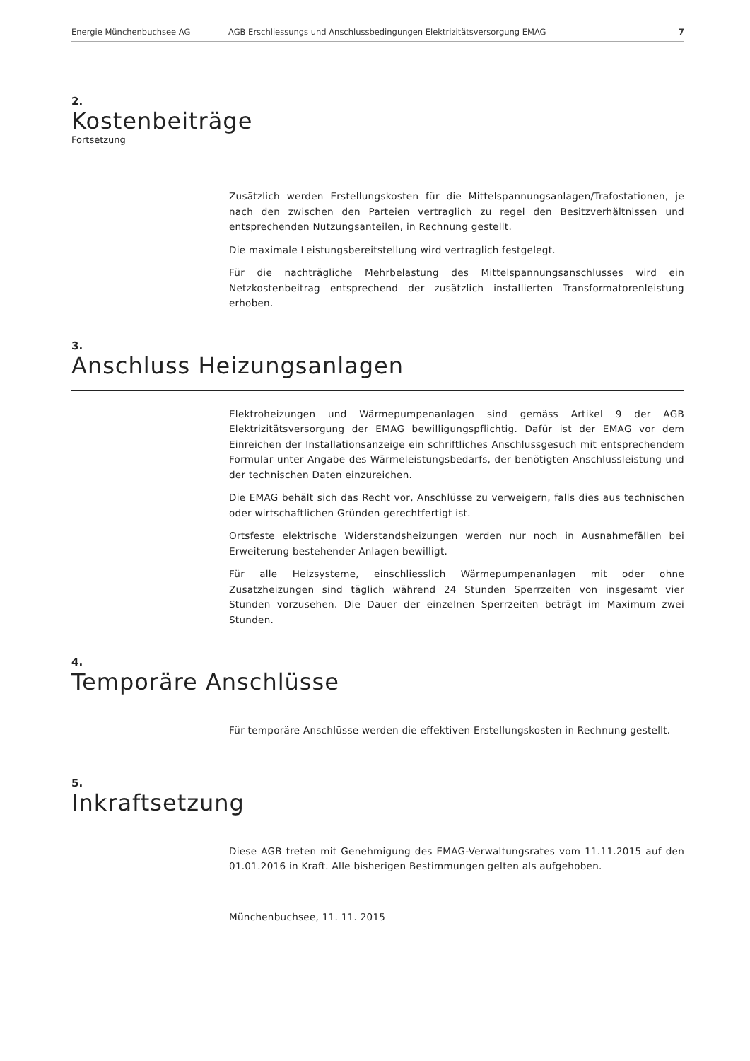Energie Münchenbuchsee AG AGB Erschliessungs und Anschlussbedingungen Elektrizitätsversorgung EMAG 7
2.
Kostenbeiträge
Fortsetzung
Zusätzlich werden Erstellungskosten für die Mittelspannungsanlagen/Trafostationen, je nach den zwischen den Parteien vertraglich zu regel den Besitzverhältnissen und entsprechenden Nutzungsanteilen, in Rechnung gestellt.
Die maximale Leistungsbereitstellung wird vertraglich festgelegt.
Für die nachträgliche Mehrbelastung des Mittelspannungsanschlusses wird ein Netzkostenbeitrag entsprechend der zusätzlich installierten Transformatorenleistung erhoben.
3.
Anschluss Heizungsanlagen
Elektroheizungen und Wärmepumpenanlagen sind gemäss Artikel 9 der AGB Elektrizitätsversorgung der EMAG bewilligungspflichtig. Dafür ist der EMAG vor dem Einreichen der Installationsanzeige ein schriftliches Anschlussgesuch mit entsprechendem Formular unter Angabe des Wärmeleistungsbedarfs, der benötigten Anschlussleistung und der technischen Daten einzureichen.
Die EMAG behält sich das Recht vor, Anschlüsse zu verweigern, falls dies aus technischen oder wirtschaftlichen Gründen gerechtfertigt ist.
Ortsfeste elektrische Widerstandsheizungen werden nur noch in Ausnahmefällen bei Erweiterung bestehender Anlagen bewilligt.
Für alle Heizsysteme, einschliesslich Wärmepumpenanlagen mit oder ohne Zusatzheizungen sind täglich während 24 Stunden Sperrzeiten von insgesamt vier Stunden vorzusehen. Die Dauer der einzelnen Sperrzeiten beträgt im Maximum zwei Stunden.
4.
Temporäre Anschlüsse
Für temporäre Anschlüsse werden die effektiven Erstellungskosten in Rechnung gestellt.
5.
Inkraftsetzung
Diese AGB treten mit Genehmigung des EMAG-Verwaltungsrates vom 11.11.2015 auf den 01.01.2016 in Kraft. Alle bisherigen Bestimmungen gelten als aufgehoben.
Münchenbuchsee, 11. 11. 2015